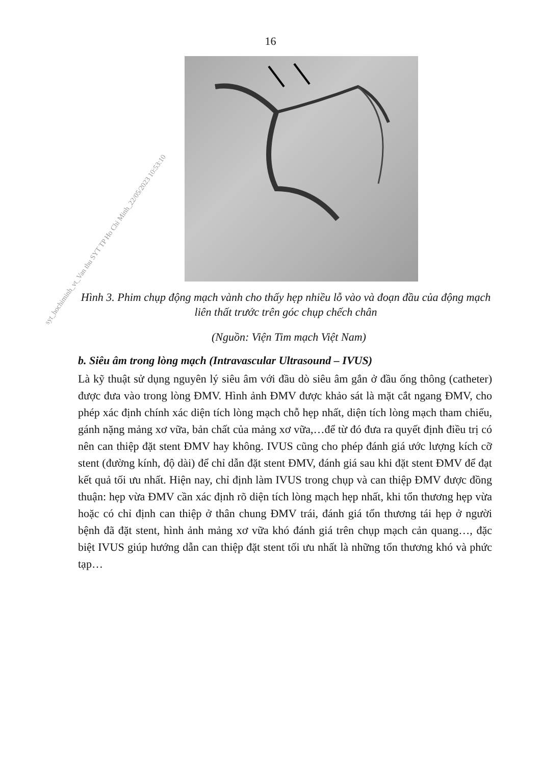16
Hình 3. Phim chụp động mạch vành cho thấy hẹp nhiều lỗ vào và đoạn đầu của động mạch liên thất trước trên góc chụp chếch chân
(Nguồn: Viện Tim mạch Việt Nam)
b. Siêu âm trong lòng mạch (Intravascular Ultrasound – IVUS)
Là kỹ thuật sử dụng nguyên lý siêu âm với đầu dò siêu âm gắn ở đầu ống thông (catheter) được đưa vào trong lòng ĐMV. Hình ảnh ĐMV được khảo sát là mặt cắt ngang ĐMV, cho phép xác định chính xác diện tích lòng mạch chỗ hẹp nhất, diện tích lòng mạch tham chiếu, gánh nặng mảng xơ vữa, bản chất của mảng xơ vữa,…để từ đó đưa ra quyết định điều trị có nên can thiệp đặt stent ĐMV hay không. IVUS cũng cho phép đánh giá ước lượng kích cỡ stent (đường kính, độ dài) để chỉ dẫn đặt stent ĐMV, đánh giá sau khi đặt stent ĐMV để đạt kết quả tối ưu nhất. Hiện nay, chỉ định làm IVUS trong chụp và can thiệp ĐMV được đồng thuận: hẹp vừa ĐMV cần xác định rõ diện tích lòng mạch hẹp nhất, khi tổn thương hẹp vừa hoặc có chỉ định can thiệp ở thân chung ĐMV trái, đánh giá tổn thương tái hẹp ở người bệnh đã đặt stent, hình ảnh mảng xơ vữa khó đánh giá trên chụp mạch cản quang…, đặc biệt IVUS giúp hướng dẫn can thiệp đặt stent tối ưu nhất là những tổn thương khó và phức tạp…
syt_hochiminh_vt_Van thu SYT TP Ho Chi Minh_22/05/2023 10:53:10